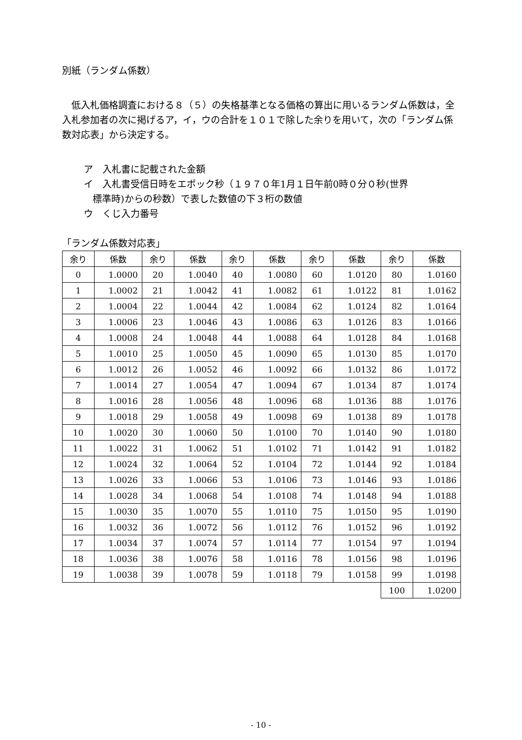別紙（ランダム係数）
低入札価格調査における８（５）の失格基準となる価格の算出に用いるランダム係数は，全入札参加者の次に掲げるア，イ，ウの合計を１０１で除した余りを用いて，次の「ランダム係数対応表」から決定する。
ア　入札書に記載された金額
イ　入札書受信日時をエポック秒（１９７０年1月１日午前0時０分０秒(世界
標準時)からの秒数）で表した数値の下３桁の数値
ウ　くじ入力番号
「ランダム係数対応表」
| 余り | 係数 | 余り | 係数 | 余り | 係数 | 余り | 係数 | 余り | 係数 |
| --- | --- | --- | --- | --- | --- | --- | --- | --- | --- |
| 0 | 1.0000 | 20 | 1.0040 | 40 | 1.0080 | 60 | 1.0120 | 80 | 1.0160 |
| 1 | 1.0002 | 21 | 1.0042 | 41 | 1.0082 | 61 | 1.0122 | 81 | 1.0162 |
| 2 | 1.0004 | 22 | 1.0044 | 42 | 1.0084 | 62 | 1.0124 | 82 | 1.0164 |
| 3 | 1.0006 | 23 | 1.0046 | 43 | 1.0086 | 63 | 1.0126 | 83 | 1.0166 |
| 4 | 1.0008 | 24 | 1.0048 | 44 | 1.0088 | 64 | 1.0128 | 84 | 1.0168 |
| 5 | 1.0010 | 25 | 1.0050 | 45 | 1.0090 | 65 | 1.0130 | 85 | 1.0170 |
| 6 | 1.0012 | 26 | 1.0052 | 46 | 1.0092 | 66 | 1.0132 | 86 | 1.0172 |
| 7 | 1.0014 | 27 | 1.0054 | 47 | 1.0094 | 67 | 1.0134 | 87 | 1.0174 |
| 8 | 1.0016 | 28 | 1.0056 | 48 | 1.0096 | 68 | 1.0136 | 88 | 1.0176 |
| 9 | 1.0018 | 29 | 1.0058 | 49 | 1.0098 | 69 | 1.0138 | 89 | 1.0178 |
| 10 | 1.0020 | 30 | 1.0060 | 50 | 1.0100 | 70 | 1.0140 | 90 | 1.0180 |
| 11 | 1.0022 | 31 | 1.0062 | 51 | 1.0102 | 71 | 1.0142 | 91 | 1.0182 |
| 12 | 1.0024 | 32 | 1.0064 | 52 | 1.0104 | 72 | 1.0144 | 92 | 1.0184 |
| 13 | 1.0026 | 33 | 1.0066 | 53 | 1.0106 | 73 | 1.0146 | 93 | 1.0186 |
| 14 | 1.0028 | 34 | 1.0068 | 54 | 1.0108 | 74 | 1.0148 | 94 | 1.0188 |
| 15 | 1.0030 | 35 | 1.0070 | 55 | 1.0110 | 75 | 1.0150 | 95 | 1.0190 |
| 16 | 1.0032 | 36 | 1.0072 | 56 | 1.0112 | 76 | 1.0152 | 96 | 1.0192 |
| 17 | 1.0034 | 37 | 1.0074 | 57 | 1.0114 | 77 | 1.0154 | 97 | 1.0194 |
| 18 | 1.0036 | 38 | 1.0076 | 58 | 1.0116 | 78 | 1.0156 | 98 | 1.0196 |
| 19 | 1.0038 | 39 | 1.0078 | 59 | 1.0118 | 79 | 1.0158 | 99 | 1.0198 |
| | | | | | | | | 100 | 1.0200 |
- 10 -